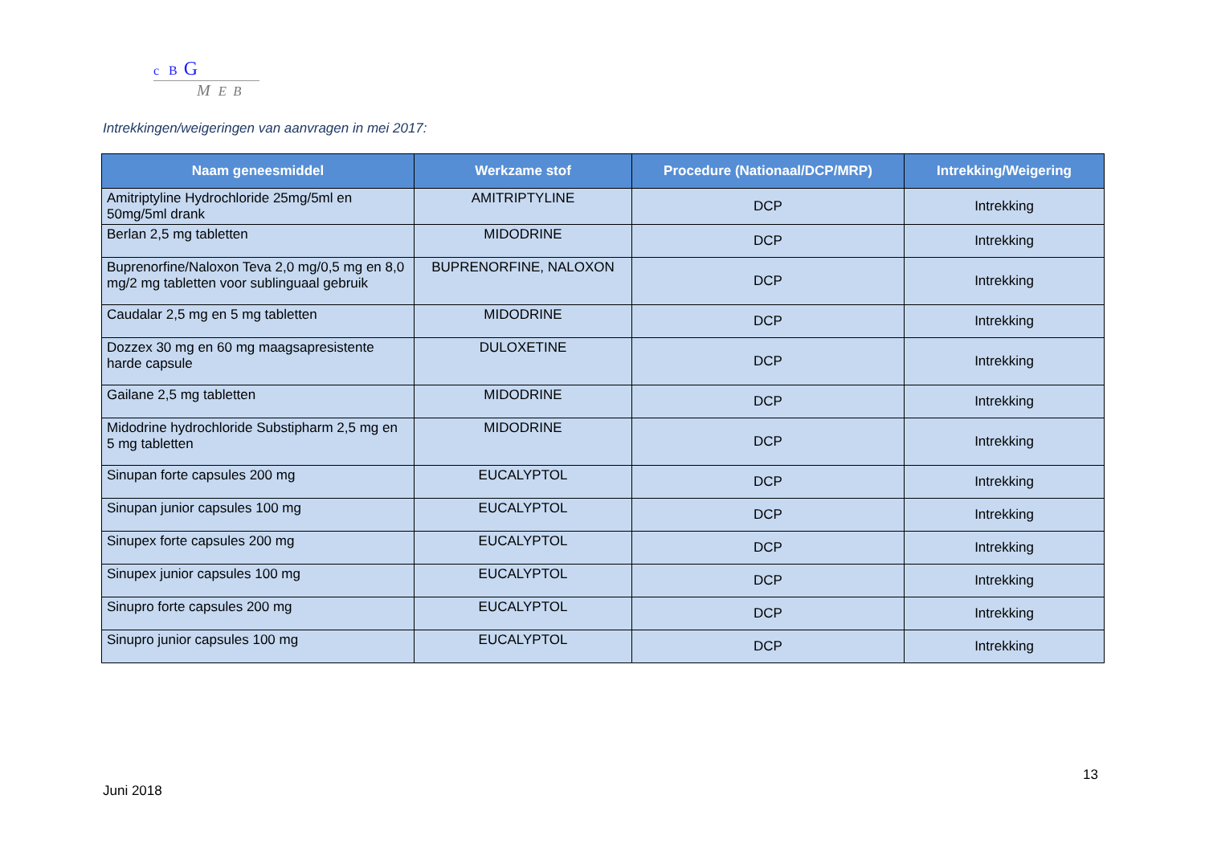c B G
M E B
Intrekkingen/weigeringen van aanvragen in mei 2017:
| Naam geneesmiddel | Werkzame stof | Procedure (Nationaal/DCP/MRP) | Intrekking/Weigering |
| --- | --- | --- | --- |
| Amitriptyline Hydrochloride 25mg/5ml en 50mg/5ml drank | AMITRIPTYLINE | DCP | Intrekking |
| Berlan 2,5 mg tabletten | MIDODRINE | DCP | Intrekking |
| Buprenorfine/Naloxon Teva 2,0 mg/0,5 mg en 8,0 mg/2 mg tabletten voor sublinguaal gebruik | BUPRENORFINE, NALOXON | DCP | Intrekking |
| Caudalar 2,5 mg en 5 mg tabletten | MIDODRINE | DCP | Intrekking |
| Dozzex 30 mg en 60 mg maagsapresistente harde capsule | DULOXETINE | DCP | Intrekking |
| Gailane 2,5 mg tabletten | MIDODRINE | DCP | Intrekking |
| Midodrine hydrochloride Substipharm 2,5 mg en 5 mg tabletten | MIDODRINE | DCP | Intrekking |
| Sinupan forte capsules 200 mg | EUCALYPTOL | DCP | Intrekking |
| Sinupan junior capsules 100 mg | EUCALYPTOL | DCP | Intrekking |
| Sinupex forte capsules 200 mg | EUCALYPTOL | DCP | Intrekking |
| Sinupex junior capsules 100 mg | EUCALYPTOL | DCP | Intrekking |
| Sinupro forte capsules 200 mg | EUCALYPTOL | DCP | Intrekking |
| Sinupro junior capsules 100 mg | EUCALYPTOL | DCP | Intrekking |
13
Juni 2018